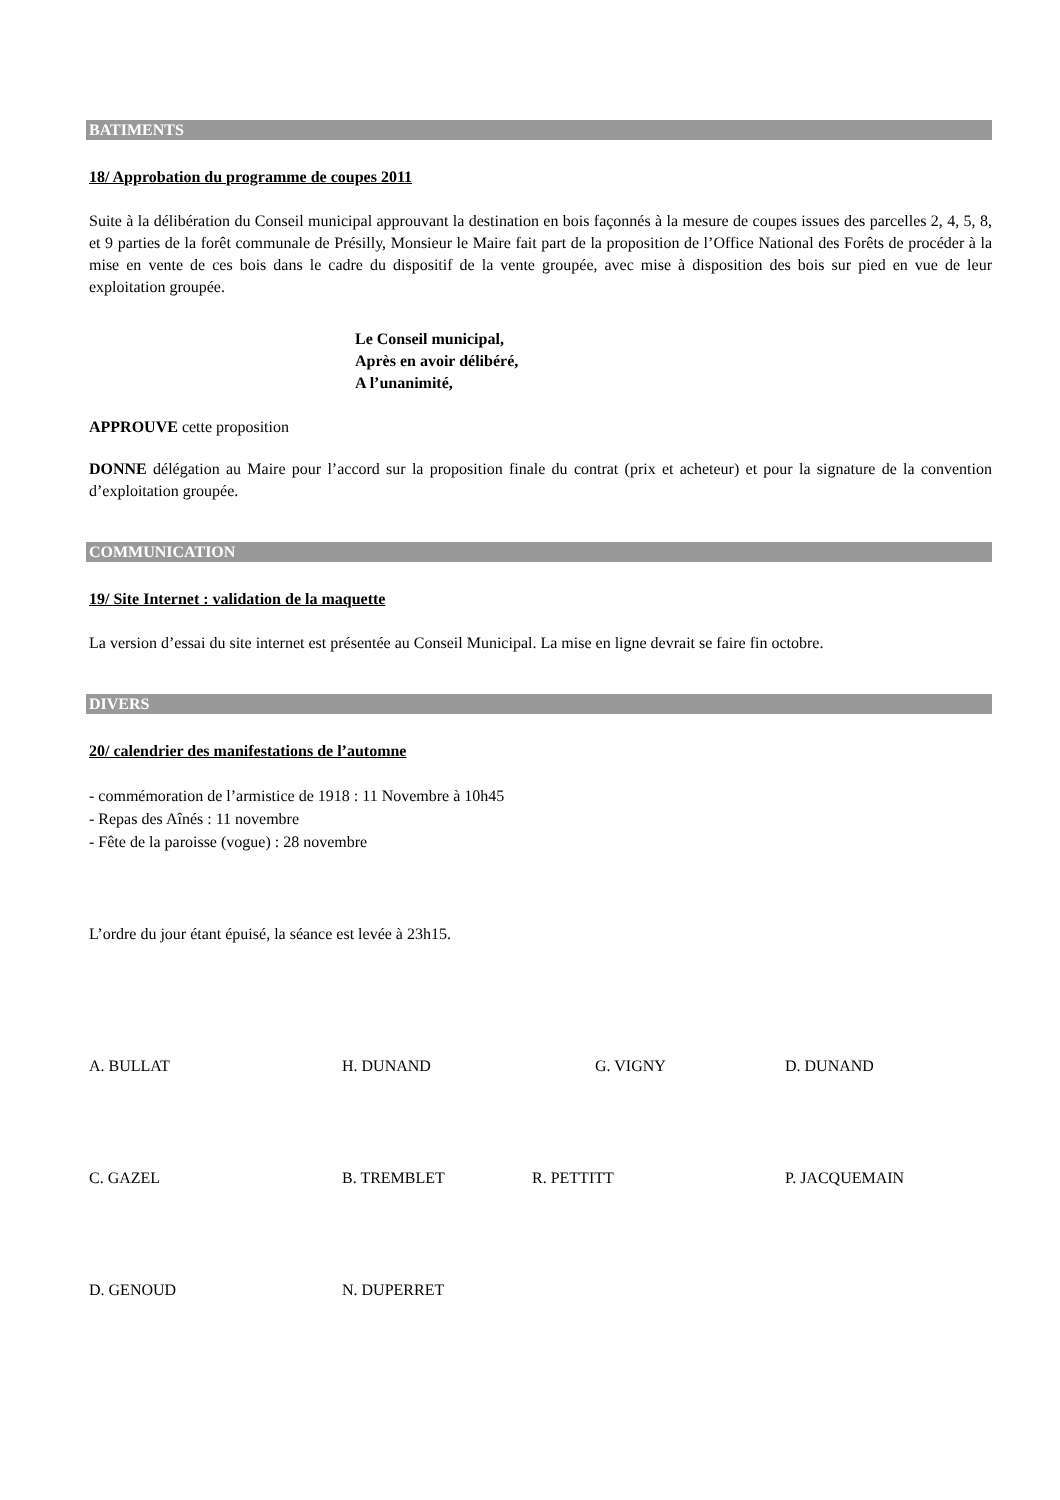BATIMENTS
18/ Approbation du programme de coupes 2011
Suite à la délibération du Conseil municipal approuvant la destination en bois façonnés à la mesure de coupes issues des parcelles 2, 4, 5, 8, et 9 parties de la forêt communale de Présilly, Monsieur le Maire fait part de la proposition de l’Office National des Forêts de procéder à la mise en vente de ces bois dans le cadre du dispositif de la vente groupée, avec mise à disposition des bois sur pied en vue de leur exploitation groupée.
Le Conseil municipal,
Après en avoir délibéré,
A l’unanimité,
APPROUVE cette proposition
DONNE délégation au Maire pour l’accord sur la proposition finale du contrat (prix et acheteur) et pour la signature de la convention d’exploitation groupée.
COMMUNICATION
19/ Site Internet : validation de la maquette
La version d’essai du site internet est présentée au Conseil Municipal. La mise en ligne devrait se faire fin octobre.
DIVERS
20/ calendrier des manifestations de l’automne
- commémoration de l’armistice de 1918 : 11 Novembre à 10h45
- Repas des Aînés : 11 novembre
- Fête de la paroisse (vogue) : 28 novembre
L’ordre du jour étant épuisé, la séance est levée à 23h15.
A. BULLAT H. DUNAND G. VIGNY D. DUNAND
C. GAZEL B. TREMBLET R. PETTITT P. JACQUEMAIN
D. GENOUD N. DUPERRET